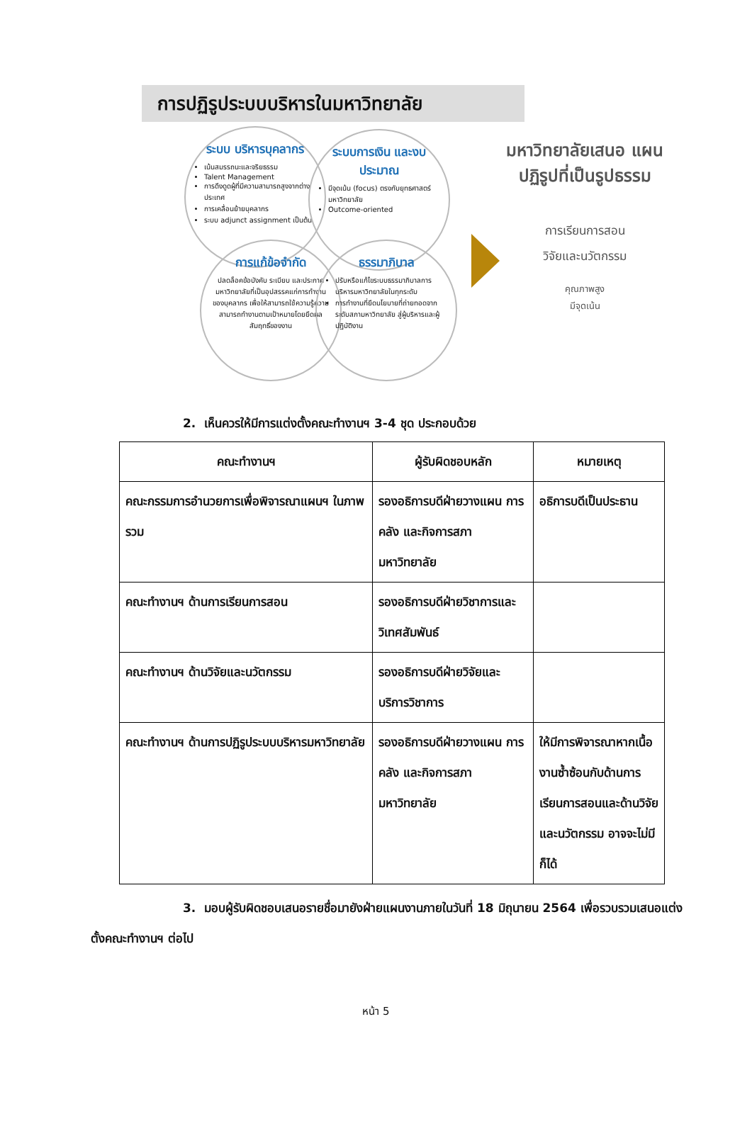การปฏิรูประบบบริหารในมหาวิทยาลัย
ระบบ บริหารบุคลากร
เน้นสมรรถนะและจริยธรรม
Talent Management
การดึงดูดผู้ที่มีความสามารถสูงจากต่างประเทศ
การเคลื่อนย้ายบุคลากร
ระบบ adjunct assignment เป็นต้น
ระบบการเงิน และงบประมาณ
มีจุดเน้น (focus) ตรงกับยุทธศาสตร์มหาวิทยาลัย
Outcome-oriented
การแก้ข้อจำกัด
ปลดล็อคข้อบังคับ ระเบียบ และประกาศมหาวิทยาลัยที่เป็นอุปสรรคแก่การทำงานของบุคลากร เพื่อให้สามารถใช้ความรู้ความสามารถทำงานตามเป้าหมายโดยยึดผลสัมฤทธิ์ของงาน
ธรรมาภิบาล
ปรับหรือแก้ไขระบบธรรมาภิบาลการบริหารมหาวิทยาลัยในทุกระดับ
การทำงานที่ยึดนโยบายที่ถ่ายทอดจากระดับสภามหาวิทยาลัย สู่ผู้บริหารและผู้ปฏิบัติงาน
มหาวิทยาลัยเสนอ แผนปฏิรูปที่เป็นรูปธรรม
การเรียนการสอน
วิจัยและนวัตกรรม
คุณภาพสูง
มีจุดเน้น
2. เห็นควรให้มีการแต่งตั้งคณะทำงานฯ 3-4 ชุด ประกอบด้วย
| คณะทำงานฯ | ผู้รับผิดชอบหลัก | หมายเหตุ |
| --- | --- | --- |
| คณะกรรมการอำนวยการเพื่อพิจารณาแผนฯ ในภาพรวม | รองอธิการบดีฝ่ายวางแผน การคลัง และกิจการสภามหาวิทยาลัย | อธิการบดีเป็นประธาน |
| คณะทำงานฯ ด้านการเรียนการสอน | รองอธิการบดีฝ่ายวิชาการและวิเทศสัมพันธ์ | |
| คณะทำงานฯ ด้านวิจัยและนวัตกรรม | รองอธิการบดีฝ่ายวิจัยและบริการวิชาการ | |
| คณะทำงานฯ ด้านการปฏิรูประบบบริหารมหาวิทยาลัย | รองอธิการบดีฝ่ายวางแผน การคลัง และกิจการสภามหาวิทยาลัย | ให้มีการพิจารณาหากเนื้องานซ้ำซ้อนกับด้านการเรียนการสอนและด้านวิจัยและนวัตกรรม อาจจะไม่มีก็ได้ |
3. มอบผู้รับผิดชอบเสนอรายชื่อมายังฝ่ายแผนงานภายในวันที่ 18 มิถุนายน 2564 เพื่อรวบรวมเสนอแต่งตั้งคณะทำงานฯ ต่อไป
หน้า 5